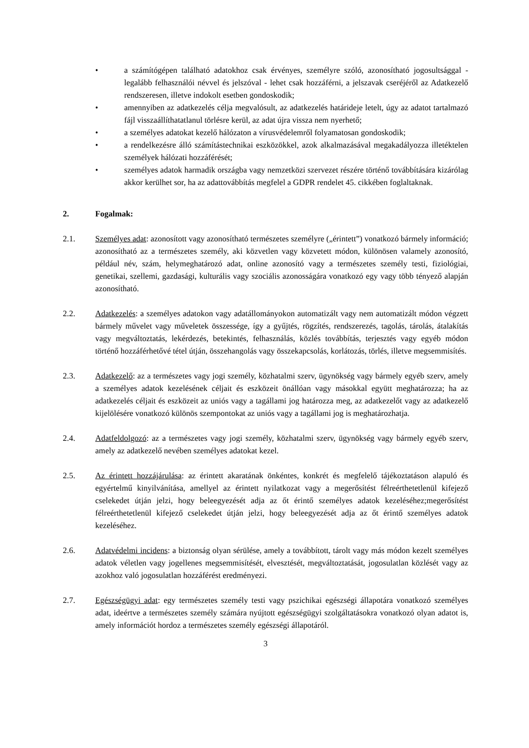• a számítógépen található adatokhoz csak érvényes, személyre szóló, azonosítható jogosultsággal - legalább felhasználói névvel és jelszóval - lehet csak hozzáférni, a jelszavak cseréjéről az Adatkezelő rendszeresen, illetve indokolt esetben gondoskodik;
• amennyiben az adatkezelés célja megvalósult, az adatkezelés határideje letelt, úgy az adatot tartalmazó fájl visszaállíthatatlanul törlésre kerül, az adat újra vissza nem nyerhető;
• a személyes adatokat kezelő hálózaton a vírusvédelemről folyamatosan gondoskodik;
• a rendelkezésre álló számítástechnikai eszközökkel, azok alkalmazásával megakadályozza illetéktelen személyek hálózati hozzáférését;
• személyes adatok harmadik országba vagy nemzetközi szervezet részére történő továbbítására kizárólag akkor kerülhet sor, ha az adattovábbítás megfelel a GDPR rendelet 45. cikkében foglaltaknak.
2. Fogalmak:
2.1. Személyes adat: azonosított vagy azonosítható természetes személyre („érintett”) vonatkozó bármely információ; azonosítható az a természetes személy, aki közvetlen vagy közvetett módon, különösen valamely azonosító, például név, szám, helymeghatározó adat, online azonosító vagy a természetes személy testi, fiziológiai, genetikai, szellemi, gazdasági, kulturális vagy szociális azonosságára vonatkozó egy vagy több tényező alapján azonosítható.
2.2. Adatkezelés: a személyes adatokon vagy adatállományokon automatizált vagy nem automatizált módon végzett bármely művelet vagy műveletek összessége, így a gyűjtés, rögzítés, rendszerezés, tagolás, tárolás, átalakítás vagy megváltoztatás, lekérdezés, betekintés, felhasználás, közlés továbbítás, terjesztés vagy egyéb módon történő hozzáférhetővé tétel útján, összehangolás vagy összekapcsolás, korlátozás, törlés, illetve megsemmisítés.
2.3. Adatkezelő: az a természetes vagy jogi személy, közhatalmi szerv, ügynökség vagy bármely egyéb szerv, amely a személyes adatok kezelésének céljait és eszközeit önállóan vagy másokkal együtt meghatározza; ha az adatkezelés céljait és eszközeit az uniós vagy a tagállami jog határozza meg, az adatkezelőt vagy az adatkezelő kijelölésére vonatkozó különös szempontokat az uniós vagy a tagállami jog is meghatározhatja.
2.4. Adatfeldolgozó: az a természetes vagy jogi személy, közhatalmi szerv, ügynökség vagy bármely egyéb szerv, amely az adatkezelő nevében személyes adatokat kezel.
2.5. Az érintett hozzájárulása: az érintett akaratának önkéntes, konkrét és megfelelő tájékoztatáson alapuló és egyértelmű kinyilvánítása, amellyel az érintett nyilatkozat vagy a megerősítést félreérthetetlenül kifejező cselekedet útján jelzi, hogy beleegyezését adja az őt érintő személyes adatok kezeléséhez;megerősítést félreérthetetlenül kifejező cselekedet útján jelzi, hogy beleegyezését adja az őt érintő személyes adatok kezeléséhez.
2.6. Adatvédelmi incidens: a biztonság olyan sérülése, amely a továbbított, tárolt vagy más módon kezelt személyes adatok véletlen vagy jogellenes megsemmisítését, elvesztését, megváltoztatását, jogosulatlan közlését vagy az azokhoz való jogosulatlan hozzáférést eredményezi.
2.7. Egészségügyi adat: egy természetes személy testi vagy pszichikai egészségi állapotára vonatkozó személyes adat, ideértve a természetes személy számára nyújtott egészségügyi szolgáltatásokra vonatkozó olyan adatot is, amely információt hordoz a természetes személy egészségi állapotáról.
3